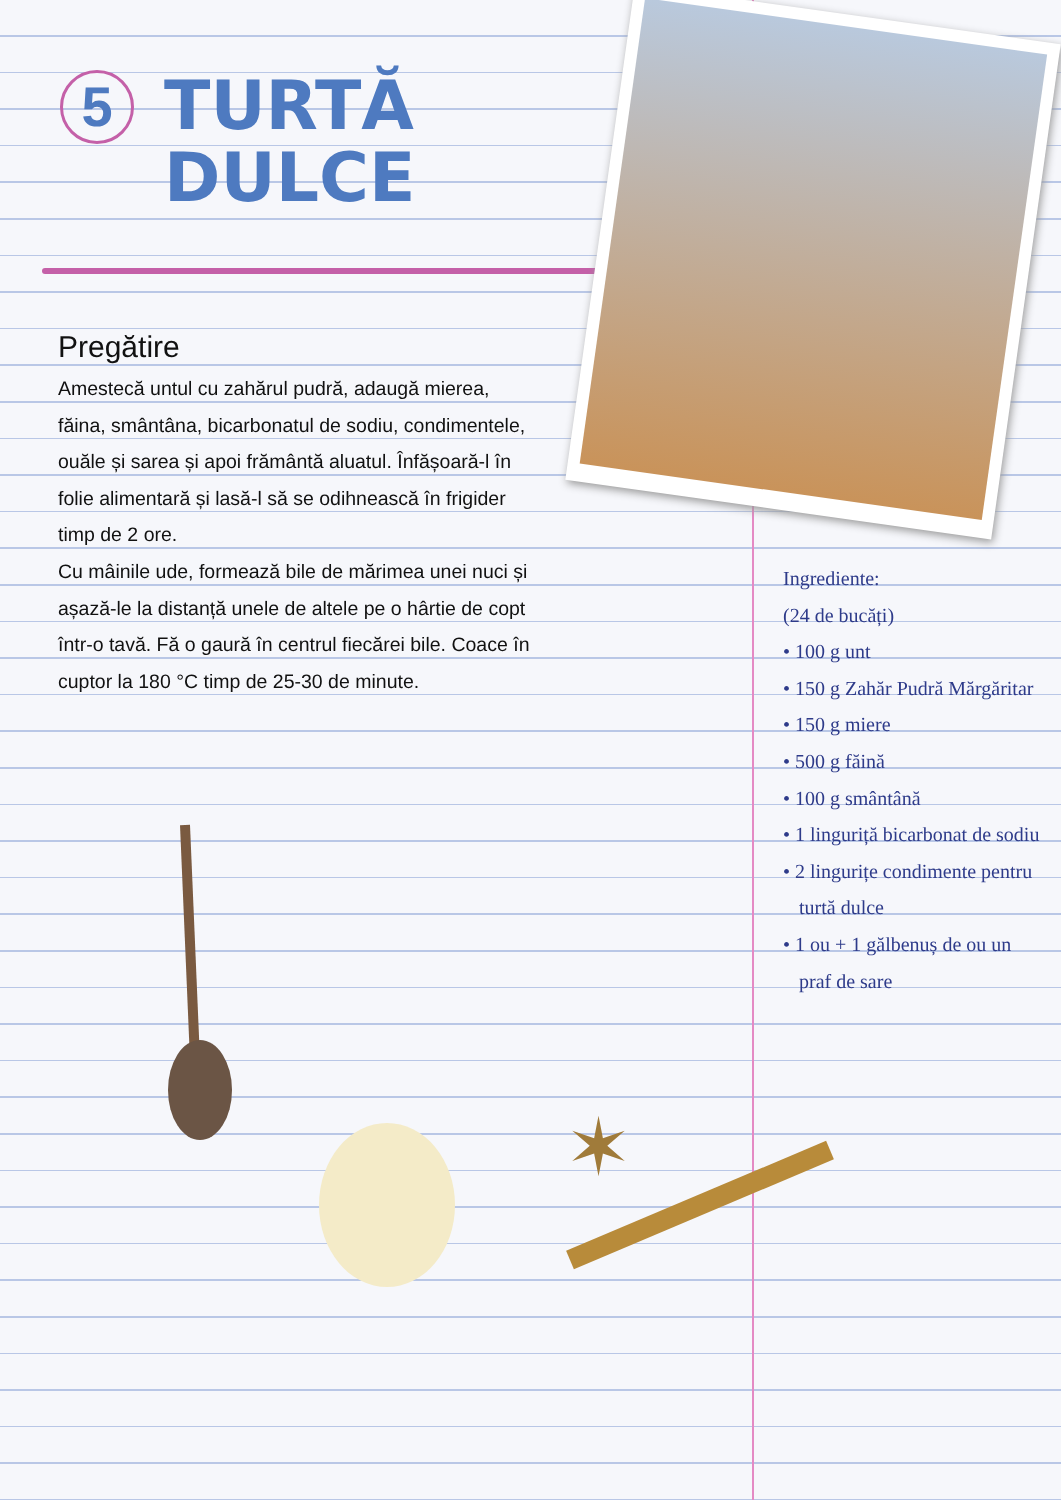5
TURTĂ
DULCE
Pregătire
Amestecă untul cu zahărul pudră, adaugă mierea, făina, smântâna, bicarbonatul de sodiu, condimentele, ouăle și sarea și apoi frământă aluatul. Înfășoară-l în folie alimentară și lasă-l să se odihnească în frigider timp de 2 ore.
Cu mâinile ude, formează bile de mărimea unei nuci și așază-le la distanță unele de altele pe o hârtie de copt într-o tavă. Fă o gaură în centrul fiecărei bile. Coace în cuptor la 180 °C timp de 25-30 de minute.
Ingrediente:
(24 de bucăți)
• 100 g unt
• 150 g Zahăr Pudră Mărgăritar
• 150 g miere
• 500 g făină
• 100 g smântână
• 1 linguriță bicarbonat de sodiu
• 2 lingurițe condimente pentru turtă dulce
• 1 ou + 1 gălbenuș de ou un praf de sare
✶